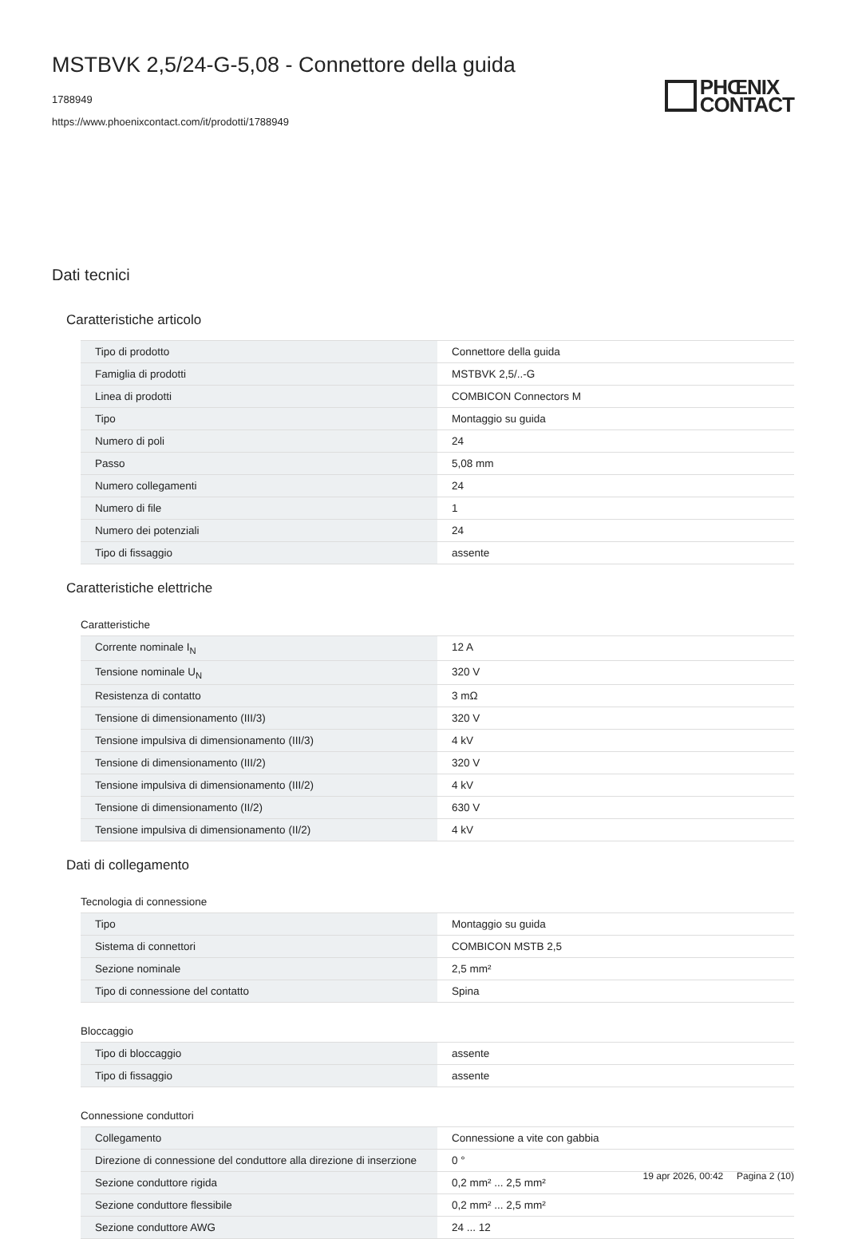MSTBVK 2,5/24-G-5,08 - Connettore della guida
1788949
https://www.phoenixcontact.com/it/prodotti/1788949
PHŒNIX
CONTACT
Dati tecnici
Caratteristiche articolo
| Tipo di prodotto | Connettore della guida |
| Famiglia di prodotti | MSTBVK 2,5/..-G |
| Linea di prodotti | COMBICON Connectors M |
| Tipo | Montaggio su guida |
| Numero di poli | 24 |
| Passo | 5,08 mm |
| Numero collegamenti | 24 |
| Numero di file | 1 |
| Numero dei potenziali | 24 |
| Tipo di fissaggio | assente |
Caratteristiche elettriche
Caratteristiche
| Corrente nominale I<sub>N</sub> | 12 A |
| Tensione nominale U<sub>N</sub> | 320 V |
| Resistenza di contatto | 3 mΩ |
| Tensione di dimensionamento (III/3) | 320 V |
| Tensione impulsiva di dimensionamento (III/3) | 4 kV |
| Tensione di dimensionamento (III/2) | 320 V |
| Tensione impulsiva di dimensionamento (III/2) | 4 kV |
| Tensione di dimensionamento (II/2) | 630 V |
| Tensione impulsiva di dimensionamento (II/2) | 4 kV |
Dati di collegamento
Tecnologia di connessione
| Tipo | Montaggio su guida |
| Sistema di connettori | COMBICON MSTB 2,5 |
| Sezione nominale | 2,5 mm² |
| Tipo di connessione del contatto | Spina |
Bloccaggio
| Tipo di bloccaggio | assente |
| Tipo di fissaggio | assente |
Connessione conduttori
| Collegamento | Connessione a vite con gabbia |
| Direzione di connessione del conduttore alla direzione di inserzione | 0 ° |
| Sezione conduttore rigida | 0,2 mm² ... 2,5 mm² |
| Sezione conduttore flessibile | 0,2 mm² ... 2,5 mm² |
| Sezione conduttore AWG | 24 ... 12 |
19 apr 2026, 00:42 Pagina 2 (10)